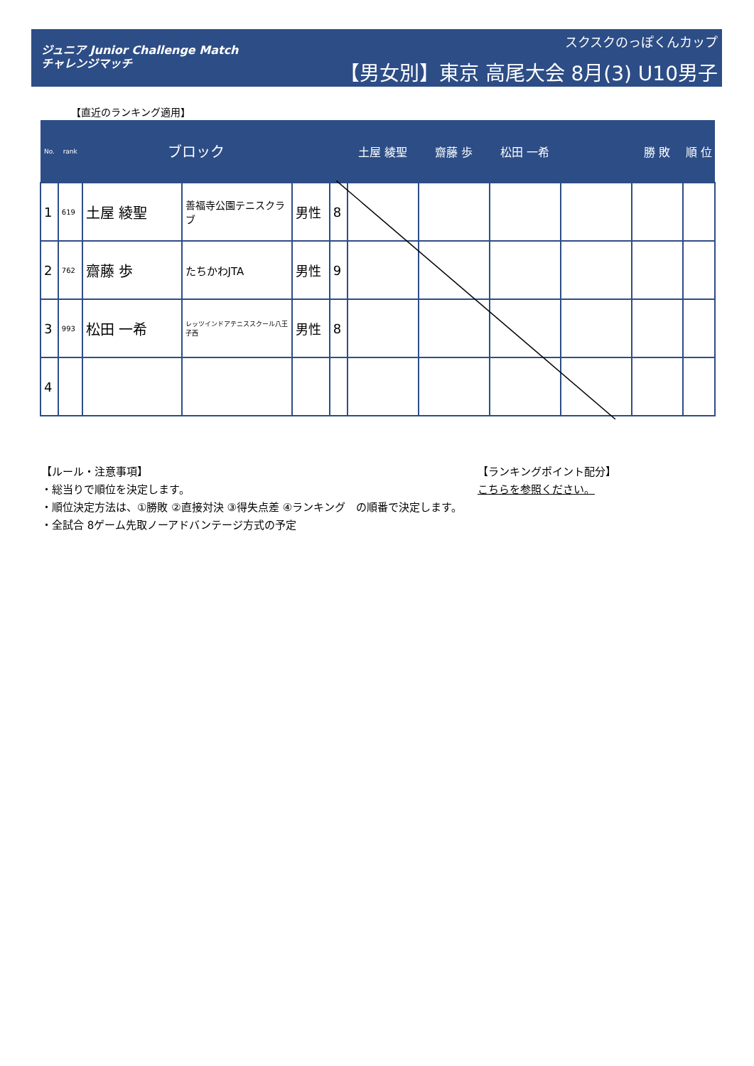ジュニア Junior Challenge Match
チャレンジマッチ
スクスクのっぽくんカップ
【男女別】東京 高尾大会 8月(3) U10男子
【直近のランキング適用】
| No. | rank | ブロック | | | | 土屋 綾聖 | 齋藤 歩 | 松田 一希 | | 勝 敗 | 順 位 |
| --- | --- | --- | --- | --- | --- | --- | --- | --- | --- | --- | --- |
| 1 | 619 | 土屋 綾聖 | 善福寺公園テニスクラブ | 男性 | 8 | | | | | | |
| 2 | 762 | 齋藤 歩 | たちかわJTA | 男性 | 9 | | | | | | |
| 3 | 993 | 松田 一希 | レッツインドアテニススクール八王子西 | 男性 | 8 | | | | | | |
| 4 | | | | | | | | | | | |
【ルール・注意事項】
・総当りで順位を決定します。
・順位決定方法は、①勝敗 ②直接対決 ③得失点差 ④ランキング　の順番で決定します。
・全試合 8ゲーム先取ノーアドバンテージ方式の予定
【ランキングポイント配分】
こちらを参照ください。